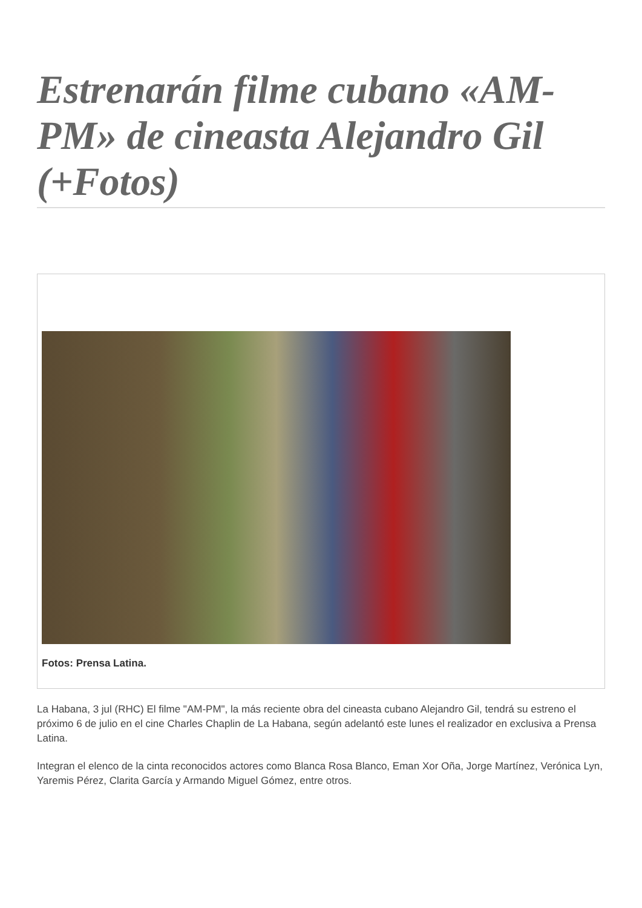Estrenarán filme cubano «AM-PM» de cineasta Alejandro Gil (+Fotos)
Fotos: Prensa Latina.
La Habana, 3 jul (RHC) El filme "AM-PM", la más reciente obra del cineasta cubano Alejandro Gil, tendrá su estreno el próximo 6 de julio en el cine Charles Chaplin de La Habana, según adelantó este lunes el realizador en exclusiva a Prensa Latina.
Integran el elenco de la cinta reconocidos actores como Blanca Rosa Blanco, Eman Xor Oña, Jorge Martínez, Verónica Lyn, Yaremis Pérez, Clarita García y Armando Miguel Gómez, entre otros.